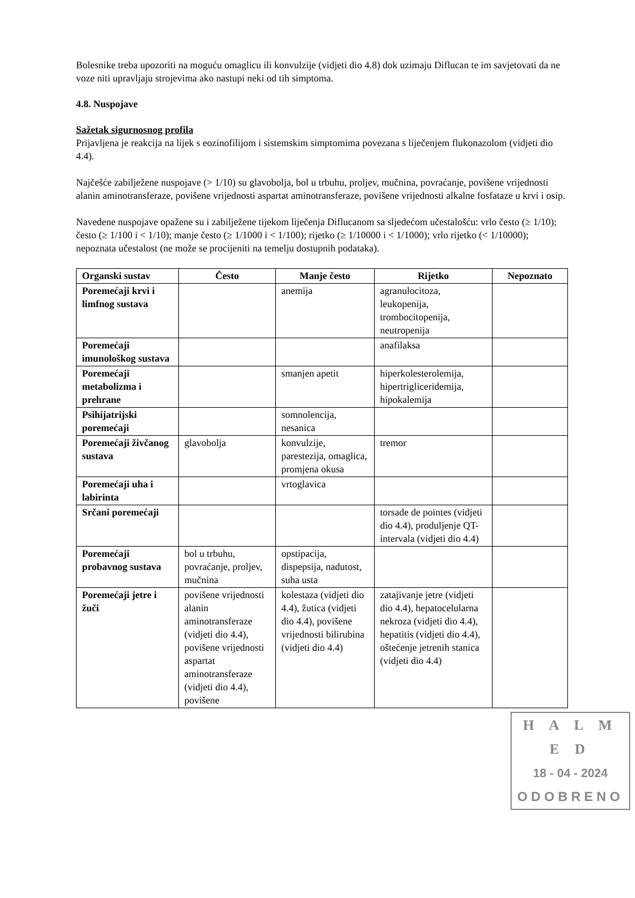Bolesnike treba upozoriti na moguću omaglicu ili konvulzije (vidjeti dio 4.8) dok uzimaju Diflucan te im savjetovati da ne voze niti upravljaju strojevima ako nastupi neki od tih simptoma.
4.8. Nuspojave
Sažetak sigurnosnog profila
Prijavljena je reakcija na lijek s eozinofilijom i sistemskim simptomima povezana s liječenjem flukonazolom (vidjeti dio 4.4).
Najčešće zabilježene nuspojave (> 1/10) su glavobolja, bol u trbuhu, proljev, mučnina, povraćanje, povišene vrijednosti alanin aminotransferaze, povišene vrijednosti aspartat aminotransferaze, povišene vrijednosti alkalne fosfataze u krvi i osip.
Navedene nuspojave opažene su i zabilježene tijekom liječenja Diflucanom sa sljedećom učestalošću: vrlo često (≥ 1/10); često (≥ 1/100 i < 1/10); manje često (≥ 1/1000 i < 1/100); rijetko (≥ 1/10000 i < 1/1000); vrlo rijetko (< 1/10000); nepoznata učestalost (ne može se procijeniti na temelju dostupnih podataka).
| Organski sustav | Često | Manje često | Rijetko | Nepoznato |
| --- | --- | --- | --- | --- |
| Poremećaji krvi i limfnog sustava | | anemija | agranulocitoza, leukopenija, trombocitopenija, neutropenija | |
| Poremećaji imunološkog sustava | | | anafilaksa | |
| Poremećaji metabolizma i prehrane | | smanjen apetit | hiperkolesterolemija, hipertrigliceridemija, hipokalemija | |
| Psihijatrijski poremećaji | | somnolencija, nesanica | | |
| Poremećaji živčanog sustava | glavobolja | konvulzije, parestezija, omaglica, promjena okusa | tremor | |
| Poremećaji uha i labirinta | | vrtoglavica | | |
| Srčani poremećaji | | | torsade de pointes (vidjeti dio 4.4), produljenje QT-intervala (vidjeti dio 4.4) | |
| Poremećaji probavnog sustava | bol u trbuhu, povraćanje, proljev, mučnina | opstipacija, dispepsija, nadutost, suha usta | | |
| Poremećaji jetre i žuči | povišene vrijednosti alanin aminotransferaze (vidjeti dio 4.4), povišene vrijednosti aspartat aminotransferaze (vidjeti dio 4.4), povišene | kolestaza (vidjeti dio 4.4), žutica (vidjeti dio 4.4), povišene vrijednosti bilirubina (vidjeti dio 4.4) | zatajivanje jetre (vidjeti dio 4.4), hepatocelularna nekroza (vidjeti dio 4.4), hepatitis (vidjeti dio 4.4), oštećenje jetrenih stanica (vidjeti dio 4.4) | |
H A L M E D
18 - 04 - 2024
ODOBRENO